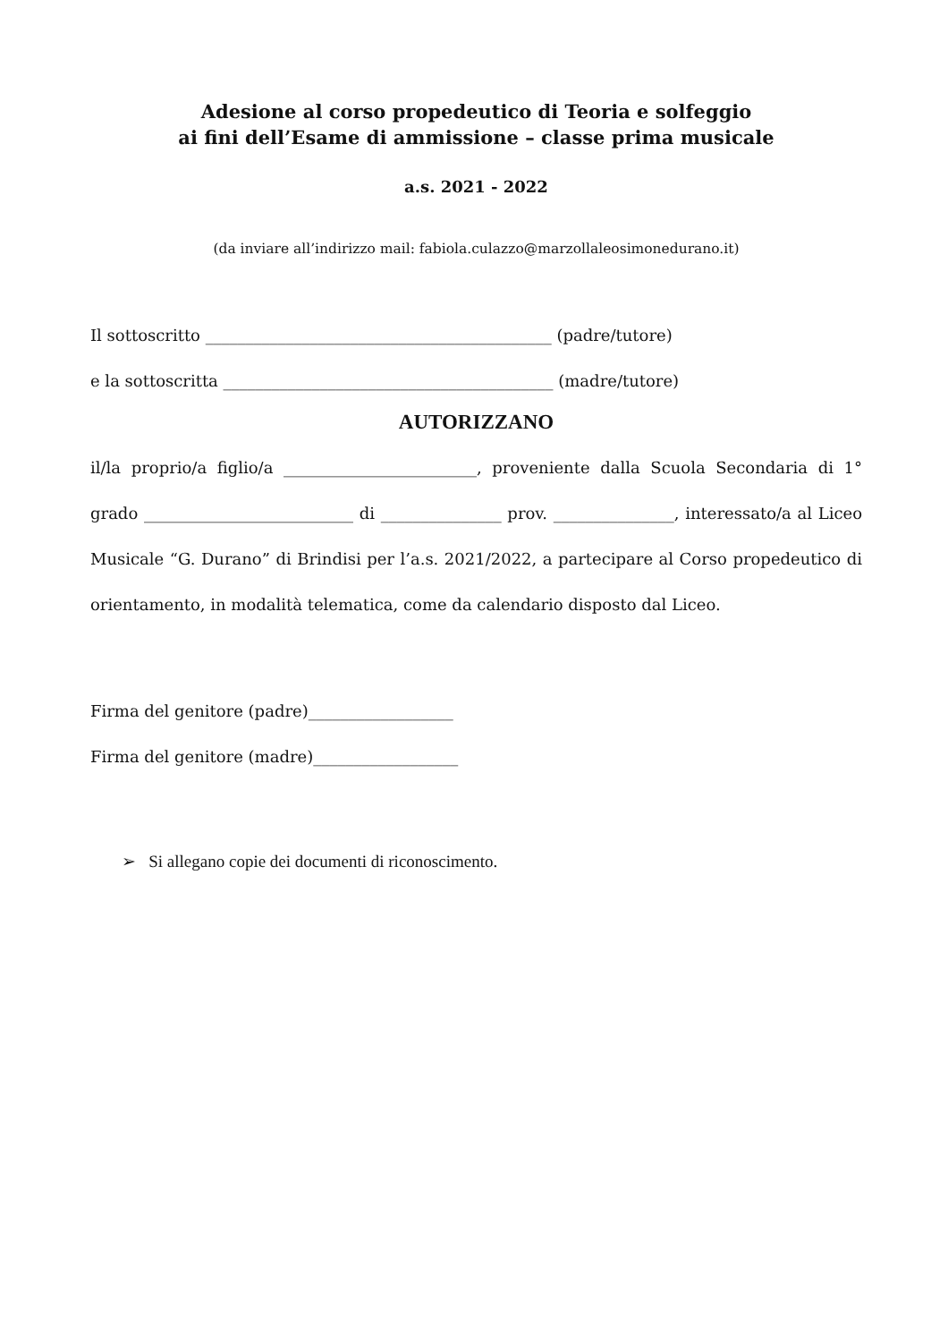Adesione al corso propedeutico di Teoria e solfeggio
ai fini dell’Esame di ammissione – classe prima musicale
a.s. 2021 - 2022
(da inviare all’indirizzo mail: fabiola.culazzo@marzollaleosimonedurano.it)
Il sottoscritto ___________________________________________ (padre/tutore)
e la sottoscritta _________________________________________ (madre/tutore)
AUTORIZZANO
il/la proprio/a figlio/a ________________________, proveniente dalla Scuola Secondaria di 1° grado __________________________ di _______________ prov. _______________, interessato/a al Liceo Musicale “G. Durano” di Brindisi per l’a.s. 2021/2022, a partecipare al Corso propedeutico di orientamento, in modalità telematica, come da calendario disposto dal Liceo.
Firma del genitore (padre)__________________
Firma del genitore (madre)__________________
➢ Si allegano copie dei documenti di riconoscimento.